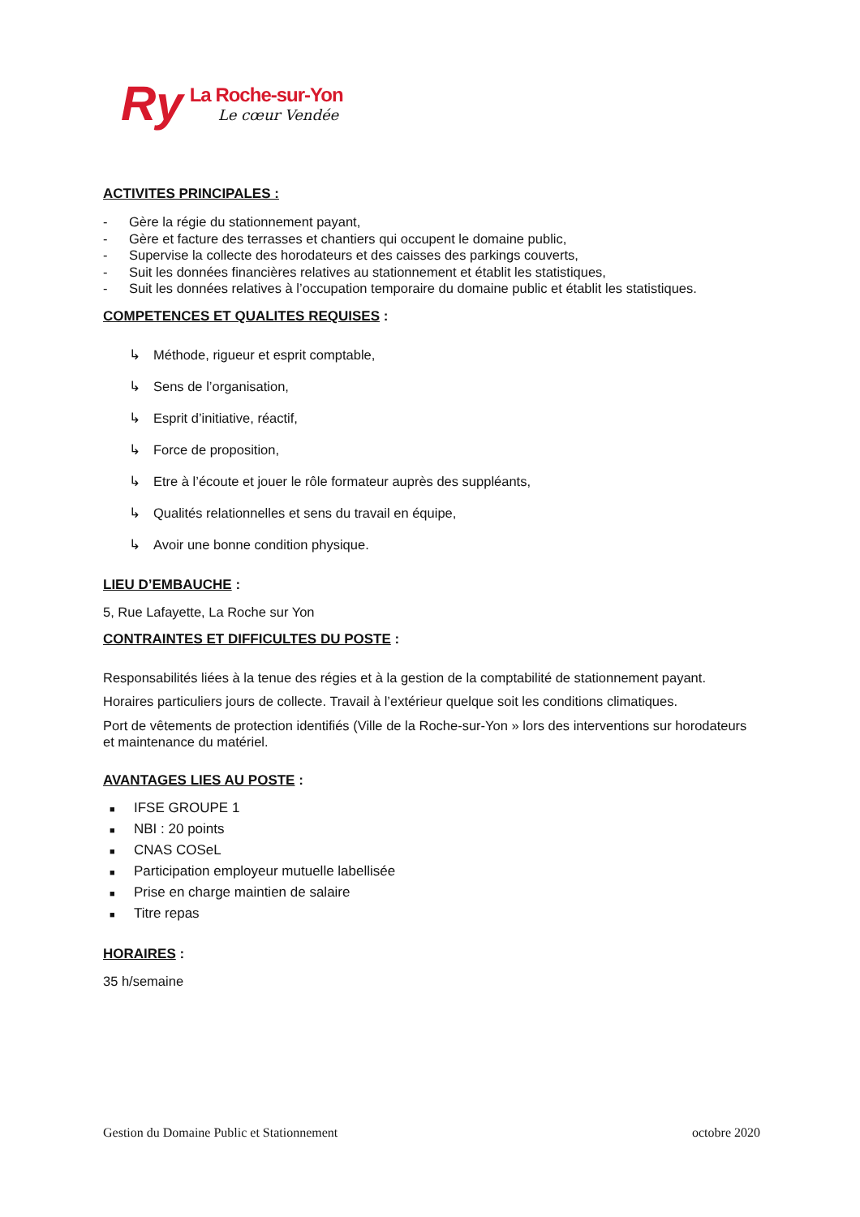Ry
La Roche-sur-Yon
Le cœur Vendée
ACTIVITES PRINCIPALES :
- Gère la régie du stationnement payant,
- Gère et facture des terrasses et chantiers qui occupent le domaine public,
- Supervise la collecte des horodateurs et des caisses des parkings couverts,
- Suit les données financières relatives au stationnement et établit les statistiques,
- Suit les données relatives à l’occupation temporaire du domaine public et établit les statistiques.
COMPETENCES ET QUALITES REQUISES :
↳ Méthode, rigueur et esprit comptable,
↳ Sens de l’organisation,
↳ Esprit d’initiative, réactif,
↳ Force de proposition,
↳ Etre à l’écoute et jouer le rôle formateur auprès des suppléants,
↳ Qualités relationnelles et sens du travail en équipe,
↳ Avoir une bonne condition physique.
LIEU D’EMBAUCHE :
5, Rue Lafayette, La Roche sur Yon
CONTRAINTES ET DIFFICULTES DU POSTE :
Responsabilités liées à la tenue des régies et à la gestion de la comptabilité de stationnement payant.
Horaires particuliers jours de collecte. Travail à l’extérieur quelque soit les conditions climatiques.
Port de vêtements de protection identifiés (Ville de la Roche-sur-Yon » lors des interventions sur horodateurs et maintenance du matériel.
AVANTAGES LIES AU POSTE :
■ IFSE GROUPE 1
■ NBI : 20 points
■ CNAS COSeL
■ Participation employeur mutuelle labellisée
■ Prise en charge maintien de salaire
■ Titre repas
HORAIRES :
35 h/semaine
Gestion du Domaine Public et Stationnement octobre 2020